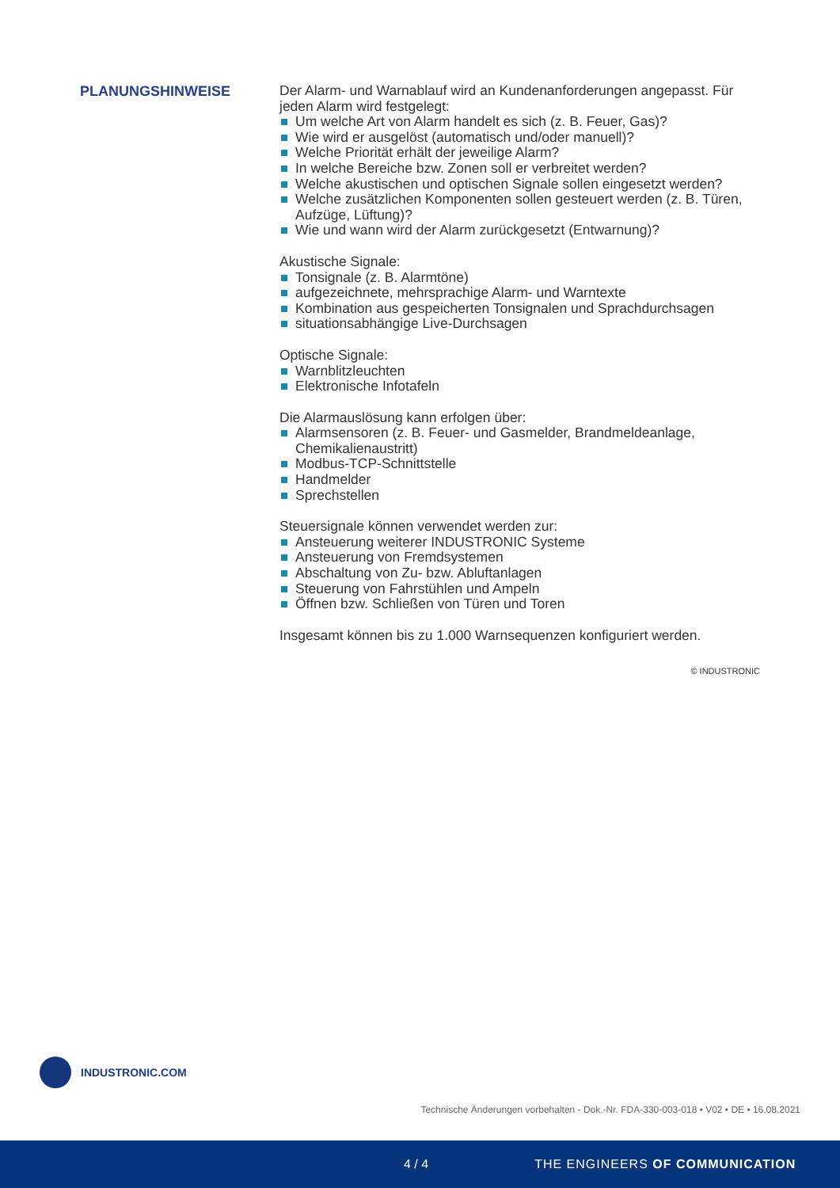PLANUNGSHINWEISE
Der Alarm- und Warnablauf wird an Kundenanforderungen angepasst. Für jeden Alarm wird festgelegt:
Um welche Art von Alarm handelt es sich (z. B. Feuer, Gas)?
Wie wird er ausgelöst (automatisch und/oder manuell)?
Welche Priorität erhält der jeweilige Alarm?
In welche Bereiche bzw. Zonen soll er verbreitet werden?
Welche akustischen und optischen Signale sollen eingesetzt werden?
Welche zusätzlichen Komponenten sollen gesteuert werden (z. B. Türen, Aufzüge, Lüftung)?
Wie und wann wird der Alarm zurückgesetzt (Entwarnung)?
Akustische Signale:
Tonsignale (z. B. Alarmtöne)
aufgezeichnete, mehrsprachige Alarm- und Warntexte
Kombination aus gespeicherten Tonsignalen und Sprachdurchsagen
situationsabhängige Live-Durchsagen
Optische Signale:
Warnblitzleuchten
Elektronische Infotafeln
Die Alarmauslösung kann erfolgen über:
Alarmsensoren (z. B. Feuer- und Gasmelder, Brandmeldeanlage, Chemikalienaustritt)
Modbus-TCP-Schnittstelle
Handmelder
Sprechstellen
Steuersignale können verwendet werden zur:
Ansteuerung weiterer INDUSTRONIC Systeme
Ansteuerung von Fremdsystemen
Abschaltung von Zu- bzw. Abluftanlagen
Steuerung von Fahrstühlen und Ampeln
Öffnen bzw. Schließen von Türen und Toren
Insgesamt können bis zu 1.000 Warnsequenzen konfiguriert werden.
© INDUSTRONIC
INDUSTRONIC.COM
Technische Änderungen vorbehalten - Dok.-Nr. FDA-330-003-018 • V02 • DE • 16.08.2021
4 / 4 THE ENGINEERS OF COMMUNICATION